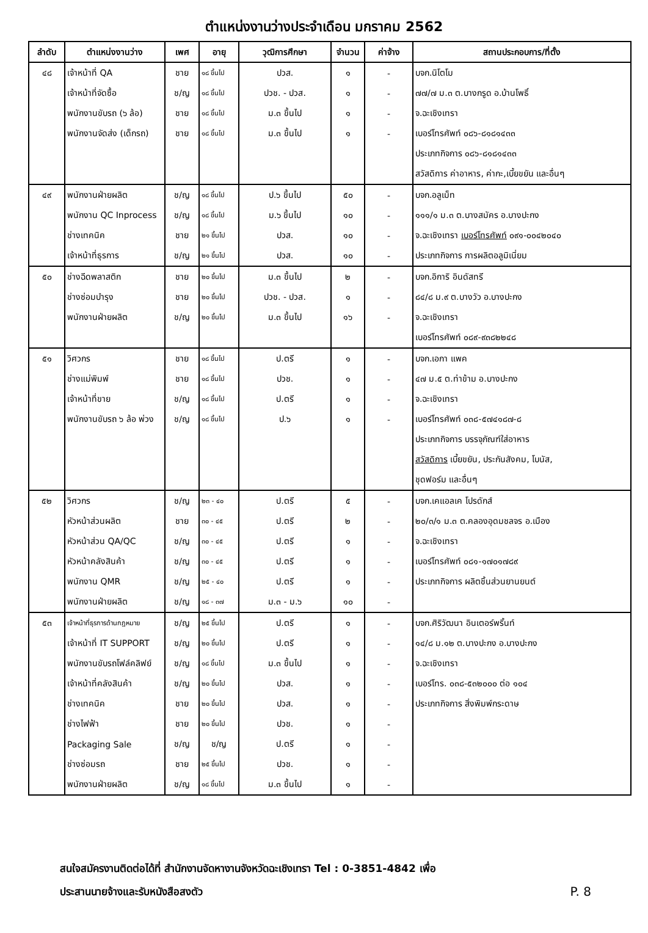ตำแหน่งงานว่างประจำเดือน มกราคม 2562
| ลำดับ | ตำแหน่งงานว่าง | เพศ | อายุ | วุฒิการศึกษา | จำนวน | ค่าจ้าง | สถานประกอบการ/ที่ตั้ง |
| --- | --- | --- | --- | --- | --- | --- | --- |
| ๔๘ | เจ้าหน้าที่ QA | ชาย | ๑๘ ขึ้นไป | ปวส. | ๑ | - | บจก.นิโตโม |
| | เจ้าหน้าที่จัดซื้อ | ช/ญ | ๑๘ ขึ้นไป | ปวช. - ปวส. | ๑ | - | ๗๗/๗ ม.๓ ต.บางกรูด อ.บ้านโพธิ์ |
| | พนักงานขับรถ (๖ ล้อ) | ชาย | ๑๘ ขึ้นไป | ม.๓ ขึ้นไป | ๑ | - | จ.ฉะเชิงเทรา |
| | พนักงานจัดส่ง (เด็กรถ) | ชาย | ๑๘ ขึ้นไป | ม.๓ ขึ้นไป | ๑ | - | เบอร์โทรศัพท์ ๐๘๖-๘๑๘๑๔๓๓ |
| | | | | | | | ประเภทกิจการ ๐๘๖-๘๑๘๑๔๓๓ |
| | | | | | | | สวัสดิการ ค่าอาหาร, ค่ากะ,เบี้ยขยัน และอื่นๆ |
| ๔๙ | พนักงานฝ่ายผลิต | ช/ญ | ๑๘ ขึ้นไป | ป.๖ ขึ้นไป | ๕๐ | - | บจก.อลูเม็ท |
| | พนักงาน QC Inprocess | ช/ญ | ๑๘ ขึ้นไป | ม.๖ ขึ้นไป | ๑๐ | - | ๑๑๑/๑ ม.๓ ต.บางสมัคร อ.บางปะกง |
| | ช่างเทคนิค | ชาย | ๒๑ ขึ้นไป | ปวส. | ๑๐ | - | จ.ฉะเชิงเทรา เบอร์โทรศัพท์ ๐๙๑-๐๐๔๒๐๔๐ |
| | เจ้าหน้าที่ธุรการ | ช/ญ | ๒๑ ขึ้นไป | ปวส. | ๑๐ | - | ประเภทกิจการ การผลิตอลูมิเนี่ยม |
| ๕๐ | ช่างฉีดพลาสติก | ชาย | ๒๐ ขึ้นไป | ม.๓ ขึ้นไป | ๒ | - | บจก.อิการิ อินดัสทรี |
| | ช่างซ่อมบำรุง | ชาย | ๒๐ ขึ้นไป | ปวช. - ปวส. | ๑ | - | ๘๔/๘ ม.๙ ต.บางวัว อ.บางปะกง |
| | พนักงานฝ่ายผลิต | ช/ญ | ๒๐ ขึ้นไป | ม.๓ ขึ้นไป | ๑๖ | - | จ.ฉะเชิงเทรา |
| | | | | | | | เบอร์โทรศัพท์ ๐๘๙-๙๓๘๒๒๔๘ |
| ๕๑ | วิศวกร | ชาย | ๑๘ ขึ้นไป | ป.ตรี | ๑ | - | บจก.เอกา แพค |
| | ช่างแม่พิมพ์ | ชาย | ๑๘ ขึ้นไป | ปวช. | ๑ | - | ๔๗ ม.๕ ต.ท่าข้าม อ.บางปะกง |
| | เจ้าหน้าที่ขาย | ช/ญ | ๑๘ ขึ้นไป | ป.ตรี | ๑ | - | จ.ฉะเชิงเทรา |
| | พนักงานขับรถ ๖ ล้อ พ่วง | ช/ญ | ๑๘ ขึ้นไป | ป.๖ | ๑ | - | เบอร์โทรศัพท์ ๐๓๘-๕๗๔๑๘๗-๘ |
| | | | | | | | ประเภทกิจการ บรรจุภัณฑ์ใส่อาหาร |
| | | | | | | | สวัสดิการ เบี้ยขยัน, ประกันสังคม, โบนัส, |
| | | | | | | | ชุดฟอร์ม และอื่นๆ |
| ๕๒ | วิศวกร | ช/ญ | ๒๓ - ๔๐ | ป.ตรี | ๕ | - | บจก.เคแอลเค โปรดักส์ |
| | หัวหน้าส่วนผลิต | ชาย | ๓๐ - ๔๕ | ป.ตรี | ๒ | - | ๒๐/๓/๑ ม.๓ ต.คลองอุดมชลจร อ.เมือง |
| | หัวหน้าส่วน QA/QC | ช/ญ | ๓๐ - ๔๕ | ป.ตรี | ๑ | - | จ.ฉะเชิงเทรา |
| | หัวหน้าคลังสินค้า | ช/ญ | ๓๐ - ๔๕ | ป.ตรี | ๑ | - | เบอร์โทรศัพท์ ๐๘๑-๑๗๐๑๗๘๙ |
| | พนักงาน QMR | ช/ญ | ๒๕ - ๔๐ | ป.ตรี | ๑ | - | ประเภทกิจการ ผลิตชิ้นส่วนยานยนต์ |
| | พนักงานฝ่ายผลิต | ช/ญ | ๑๘ - ๓๗ | ม.๓ - ม.๖ | ๑๐ | - | |
| ๕๓ | เจ้าหน้าที่ธุรการด้านกฎหมาย | ช/ญ | ๒๕ ขึ้นไป | ป.ตรี | ๑ | - | บจก.ศิริวัฒนา อินเตอร์พริ้นท์ |
| | เจ้าหน้าที่ IT SUPPORT | ช/ญ | ๒๐ ขึ้นไป | ป.ตรี | ๑ | - | ๑๔/๘ ม.๑๒ ต.บางปะกง อ.บางปะกง |
| | พนักงานขับรถโฟล์คลิฟย์ | ช/ญ | ๑๘ ขึ้นไป | ม.๓ ขึ้นไป | ๑ | - | จ.ฉะเชิงเทรา |
| | เจ้าหน้าที่คลังสินค้า | ช/ญ | ๒๐ ขึ้นไป | ปวส. | ๑ | - | เบอร์โทร. ๐๓๘-๕๓๒๐๐๐ ต่อ ๑๐๔ |
| | ช่างเทคนิค | ชาย | ๒๐ ขึ้นไป | ปวส. | ๑ | - | ประเภทกิจการ สิ่งพิมพ์กระดาษ |
| | ช่างไฟฟ้า | ชาย | ๒๐ ขึ้นไป | ปวช. | ๑ | - | |
| | Packaging Sale | ช/ญ | ช/ญ | ป.ตรี | ๑ | - | |
| | ช่างซ่อมรถ | ชาย | ๒๕ ขึ้นไป | ปวช. | ๑ | - | |
| | พนักงานฝ่ายผลิต | ช/ญ | ๑๘ ขึ้นไป | ม.๓ ขึ้นไป | ๑ | - | |
สนใจสมัครงานติดต่อได้ที่ สำนักงานจัดหางานจังหวัดฉะเชิงเทรา Tel : 0-3851-4842 เพื่อ
ประสานนายจ้างและรับหนังสือสงตัว
P. 8